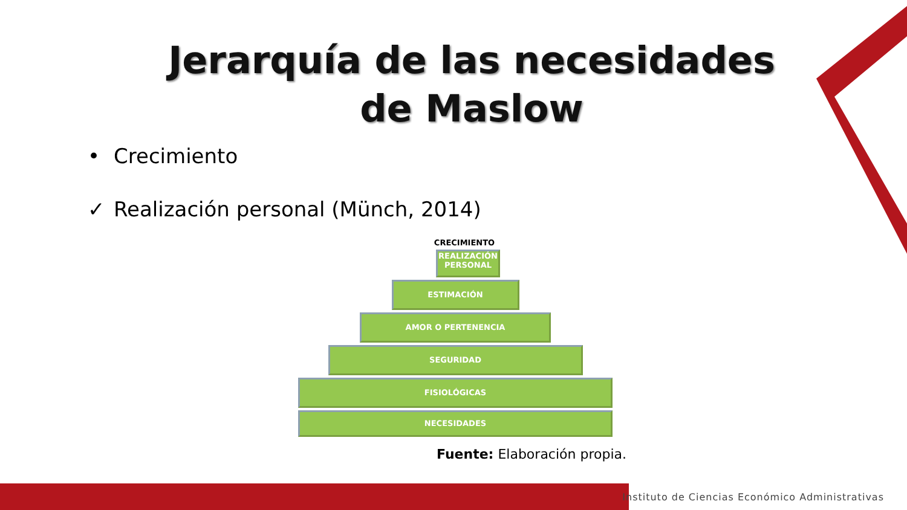Jerarquía de las necesidades
de Maslow
• Crecimiento
✓ Realización personal (Münch, 2014)
CRECIMIENTO
REALIZACIÓN PERSONAL
ESTIMACIÓN
AMOR O PERTENENCIA
SEGURIDAD
FISIOLÓGICAS
NECESIDADES
Fuente: Elaboración propia.
Instituto de Ciencias Económico Administrativas